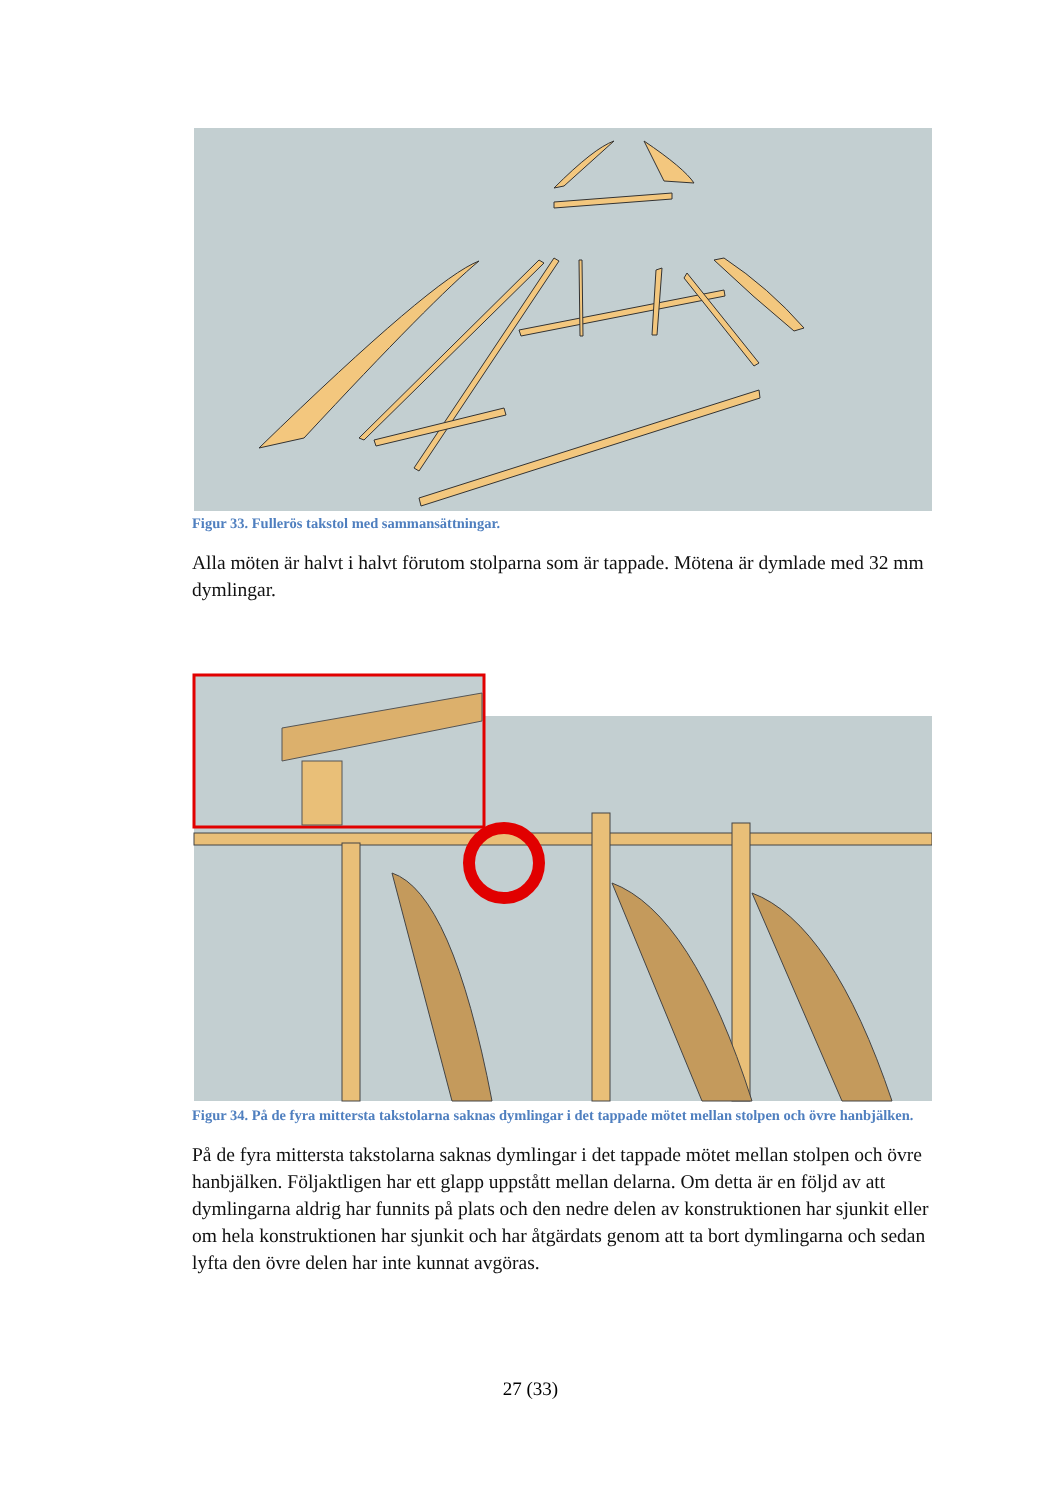Figur 33. Fullerös takstol med sammansättningar.
Alla möten är halvt i halvt förutom stolparna som är tappade. Mötena är dymlade med 32 mm dymlingar.
Figur 34. På de fyra mittersta takstolarna saknas dymlingar i det tappade mötet mellan stolpen och övre hanbjälken.
På de fyra mittersta takstolarna saknas dymlingar i det tappade mötet mellan stolpen och övre hanbjälken. Följaktligen har ett glapp uppstått mellan delarna. Om detta är en följd av att dymlingarna aldrig har funnits på plats och den nedre delen av konstruktionen har sjunkit eller om hela konstruktionen har sjunkit och har åtgärdats genom att ta bort dymlingarna och sedan lyfta den övre delen har inte kunnat avgöras.
27 (33)